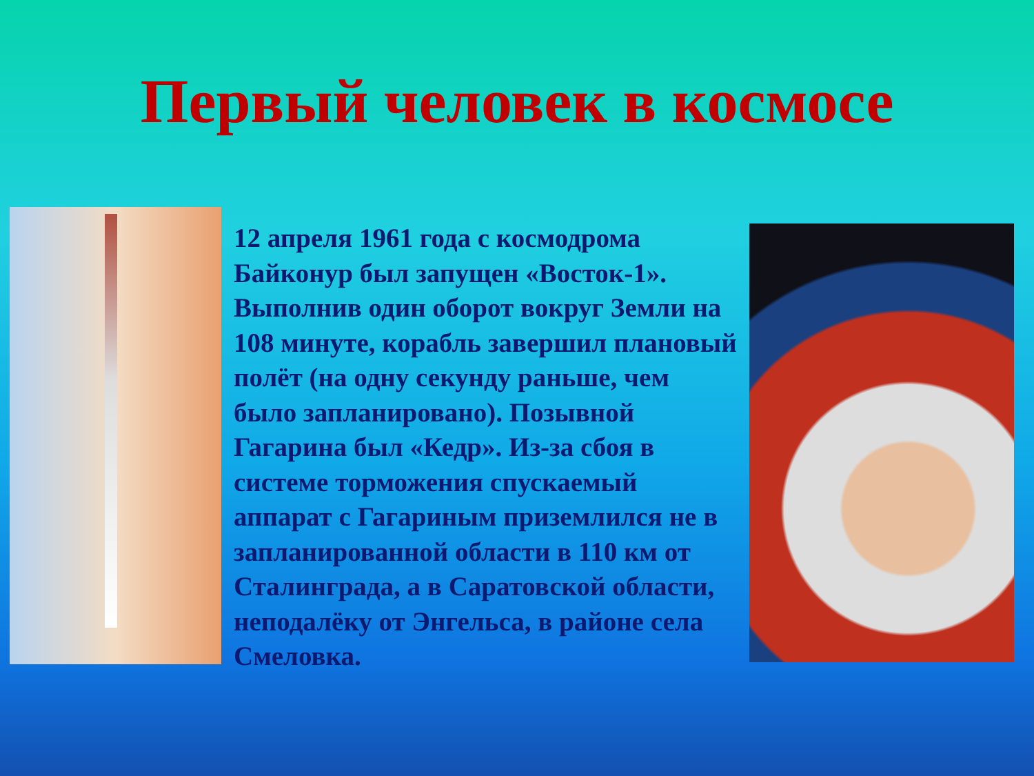Первый человек в космосе
12 апреля 1961 года с космодрома Байконур был запущен «Восток-1». Выполнив один оборот вокруг Земли на 108 минуте, корабль завершил плановый полёт (на одну секунду раньше, чем было запланировано). Позывной Гагарина был «Кедр». Из-за сбоя в системе торможения спускаемый аппарат с Гагариным приземлился не в запланированной области в 110 км от Сталинграда, а в Саратовской области, неподалёку от Энгельса, в районе села Смеловка.